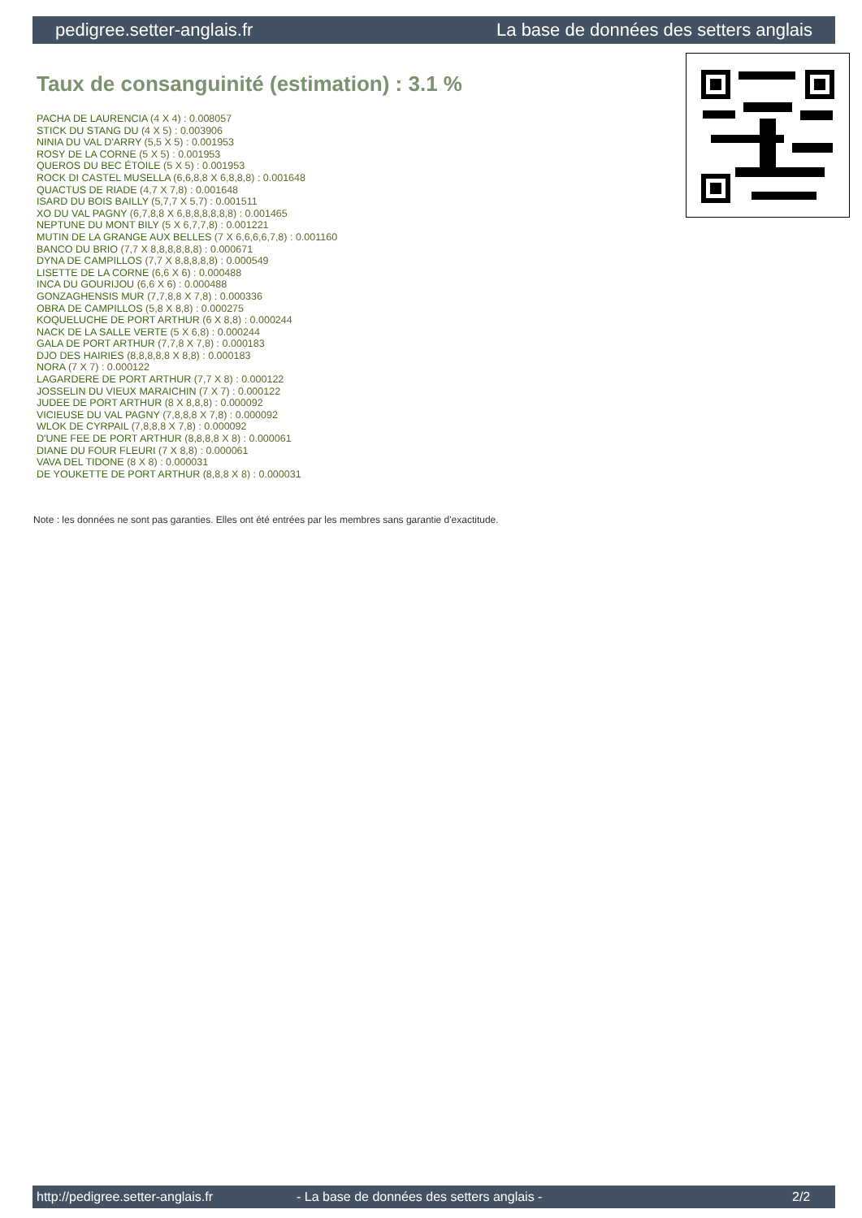pedigree.setter-anglais.fr La base de données des setters anglais
Taux de consanguinité (estimation) : 3.1 %
PACHA DE LAURENCIA (4 X 4) : 0.008057
STICK DU STANG DU (4 X 5) : 0.003906
NINIA DU VAL D'ARRY (5,5 X 5) : 0.001953
ROSY DE LA CORNE (5 X 5) : 0.001953
QUEROS DU BEC ÉTOILE (5 X 5) : 0.001953
ROCK DI CASTEL MUSELLA (6,6,8,8 X 6,8,8,8) : 0.001648
QUACTUS DE RIADE (4,7 X 7,8) : 0.001648
ISARD DU BOIS BAILLY (5,7,7 X 5,7) : 0.001511
XO DU VAL PAGNY (6,7,8,8 X 6,8,8,8,8,8,8) : 0.001465
NEPTUNE DU MONT BILY (5 X 6,7,7,8) : 0.001221
MUTIN DE LA GRANGE AUX BELLES (7 X 6,6,6,6,7,8) : 0.001160
BANCO DU BRIO (7,7 X 8,8,8,8,8,8) : 0.000671
DYNA DE CAMPILLOS (7,7 X 8,8,8,8,8) : 0.000549
LISETTE DE LA CORNE (6,6 X 6) : 0.000488
INCA DU GOURIJOU (6,6 X 6) : 0.000488
GONZAGHENSIS MUR (7,7,8,8 X 7,8) : 0.000336
OBRA DE CAMPILLOS (5,8 X 8,8) : 0.000275
KOQUELUCHE DE PORT ARTHUR (6 X 8,8) : 0.000244
NACK DE LA SALLE VERTE (5 X 6,8) : 0.000244
GALA DE PORT ARTHUR (7,7,8 X 7,8) : 0.000183
DJO DES HAIRIES (8,8,8,8,8 X 8,8) : 0.000183
NORA (7 X 7) : 0.000122
LAGARDERE DE PORT ARTHUR (7,7 X 8) : 0.000122
JOSSELIN DU VIEUX MARAICHIN (7 X 7) : 0.000122
JUDEE DE PORT ARTHUR (8 X 8,8,8) : 0.000092
VICIEUSE DU VAL PAGNY (7,8,8,8 X 7,8) : 0.000092
WLOK DE CYRPAIL (7,8,8,8 X 7,8) : 0.000092
D'UNE FEE DE PORT ARTHUR (8,8,8,8 X 8) : 0.000061
DIANE DU FOUR FLEURI (7 X 8,8) : 0.000061
VAVA DEL TIDONE (8 X 8) : 0.000031
DE YOUKETTE DE PORT ARTHUR (8,8,8 X 8) : 0.000031
Note : les données ne sont pas garanties. Elles ont été entrées par les membres sans garantie d'exactitude.
http://pedigree.setter-anglais.fr - La base de données des setters anglais - 2/2